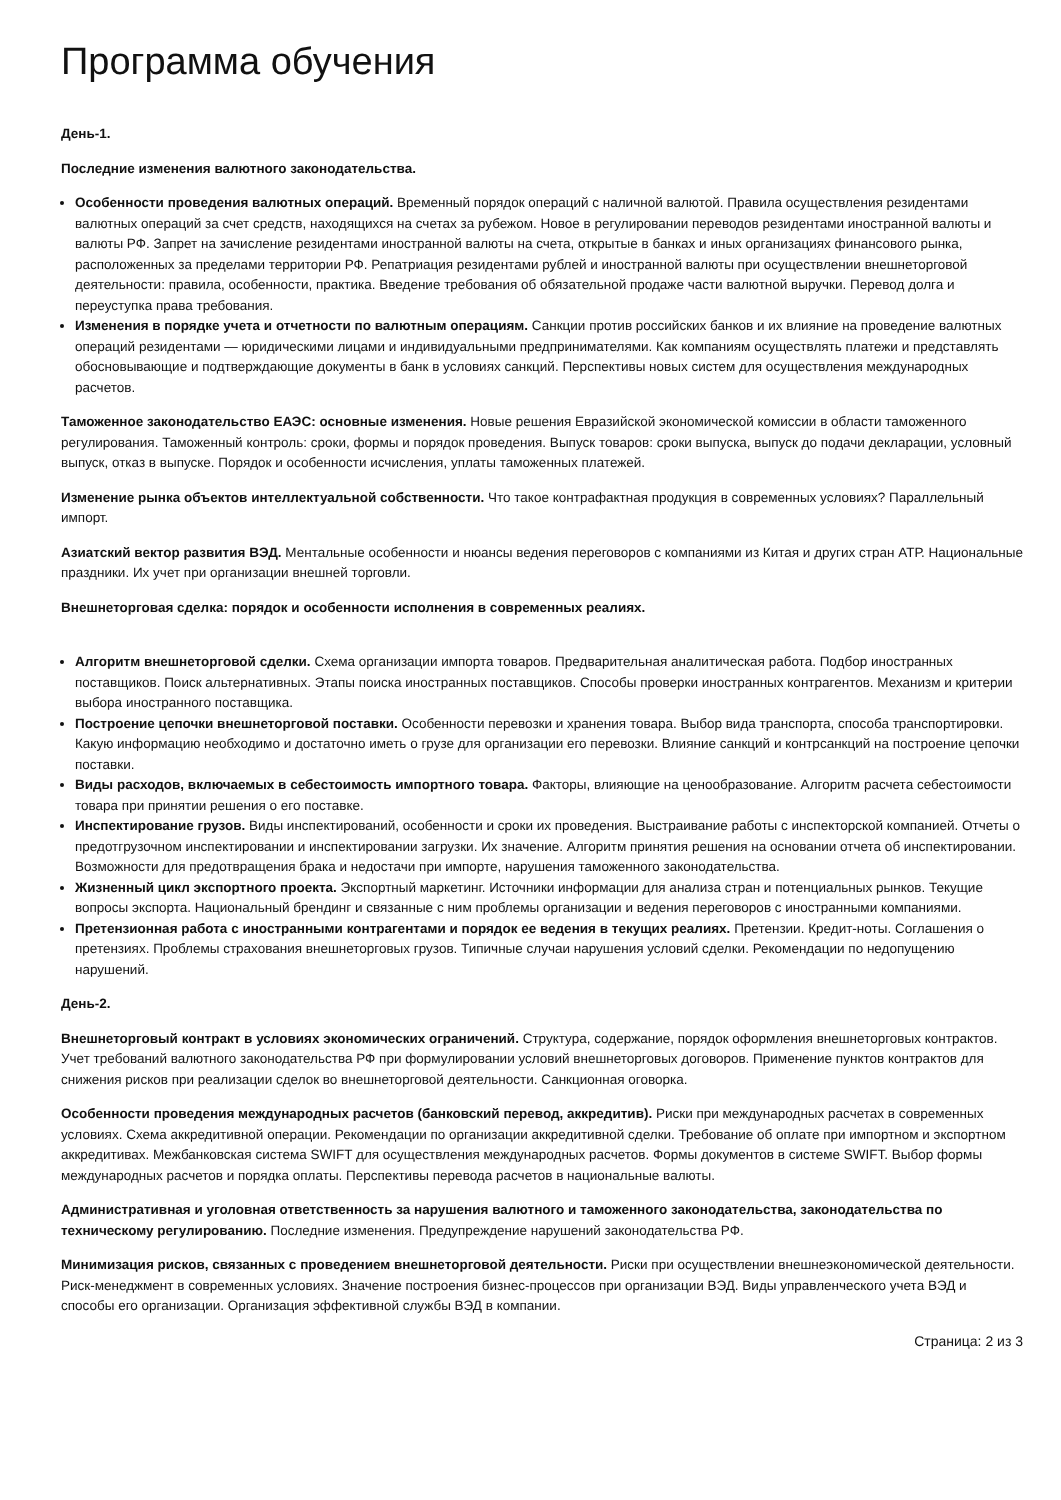Программа обучения
День-1.
Последние изменения валютного законодательства.
Особенности проведения валютных операций. Временный порядок операций с наличной валютой. Правила осуществления резидентами валютных операций за счет средств, находящихся на счетах за рубежом. Новое в регулировании переводов резидентами иностранной валюты и валюты РФ. Запрет на зачисление резидентами иностранной валюты на счета, открытые в банках и иных организациях финансового рынка, расположенных за пределами территории РФ. Репатриация резидентами рублей и иностранной валюты при осуществлении внешнеторговой деятельности: правила, особенности, практика. Введение требования об обязательной продаже части валютной выручки. Перевод долга и переуступка права требования.
Изменения в порядке учета и отчетности по валютным операциям. Санкции против российских банков и их влияние на проведение валютных операций резидентами — юридическими лицами и индивидуальными предпринимателями. Как компаниям осуществлять платежи и представлять обосновывающие и подтверждающие документы в банк в условиях санкций. Перспективы новых систем для осуществления международных расчетов.
Таможенное законодательство ЕАЭС: основные изменения. Новые решения Евразийской экономической комиссии в области таможенного регулирования. Таможенный контроль: сроки, формы и порядок проведения. Выпуск товаров: сроки выпуска, выпуск до подачи декларации, условный выпуск, отказ в выпуске. Порядок и особенности исчисления, уплаты таможенных платежей.
Изменение рынка объектов интеллектуальной собственности. Что такое контрафактная продукция в современных условиях? Параллельный импорт.
Азиатский вектор развития ВЭД. Ментальные особенности и нюансы ведения переговоров с компаниями из Китая и других стран АТР. Национальные праздники. Их учет при организации внешней торговли.
Внешнеторговая сделка: порядок и особенности исполнения в современных реалиях.
Алгоритм внешнеторговой сделки. Схема организации импорта товаров. Предварительная аналитическая работа. Подбор иностранных поставщиков. Поиск альтернативных. Этапы поиска иностранных поставщиков. Способы проверки иностранных контрагентов. Механизм и критерии выбора иностранного поставщика.
Построение цепочки внешнеторговой поставки. Особенности перевозки и хранения товара. Выбор вида транспорта, способа транспортировки. Какую информацию необходимо и достаточно иметь о грузе для организации его перевозки. Влияние санкций и контрсанкций на построение цепочки поставки.
Виды расходов, включаемых в себестоимость импортного товара. Факторы, влияющие на ценообразование. Алгоритм расчета себестоимости товара при принятии решения о его поставке.
Инспектирование грузов. Виды инспектирований, особенности и сроки их проведения. Выстраивание работы с инспекторской компанией. Отчеты о предотгрузочном инспектировании и инспектировании загрузки. Их значение. Алгоритм принятия решения на основании отчета об инспектировании. Возможности для предотвращения брака и недостачи при импорте, нарушения таможенного законодательства.
Жизненный цикл экспортного проекта. Экспортный маркетинг. Источники информации для анализа стран и потенциальных рынков. Текущие вопросы экспорта. Национальный брендинг и связанные с ним проблемы организации и ведения переговоров с иностранными компаниями.
Претензионная работа с иностранными контрагентами и порядок ее ведения в текущих реалиях. Претензии. Кредит-ноты. Соглашения о претензиях. Проблемы страхования внешнеторговых грузов. Типичные случаи нарушения условий сделки. Рекомендации по недопущению нарушений.
День-2.
Внешнеторговый контракт в условиях экономических ограничений. Структура, содержание, порядок оформления внешнеторговых контрактов. Учет требований валютного законодательства РФ при формулировании условий внешнеторговых договоров. Применение пунктов контрактов для снижения рисков при реализации сделок во внешнеторговой деятельности. Санкционная оговорка.
Особенности проведения международных расчетов (банковский перевод, аккредитив). Риски при международных расчетах в современных условиях. Схема аккредитивной операции. Рекомендации по организации аккредитивной сделки. Требование об оплате при импортном и экспортном аккредитивах. Межбанковская система SWIFT для осуществления международных расчетов. Формы документов в системе SWIFT. Выбор формы международных расчетов и порядка оплаты. Перспективы перевода расчетов в национальные валюты.
Административная и уголовная ответственность за нарушения валютного и таможенного законодательства, законодательства по техническому регулированию. Последние изменения. Предупреждение нарушений законодательства РФ.
Минимизация рисков, связанных с проведением внешнеторговой деятельности. Риски при осуществлении внешнеэкономической деятельности. Риск-менеджмент в современных условиях. Значение построения бизнес-процессов при организации ВЭД. Виды управленческого учета ВЭД и способы его организации. Организация эффективной службы ВЭД в компании.
Страница: 2 из 3